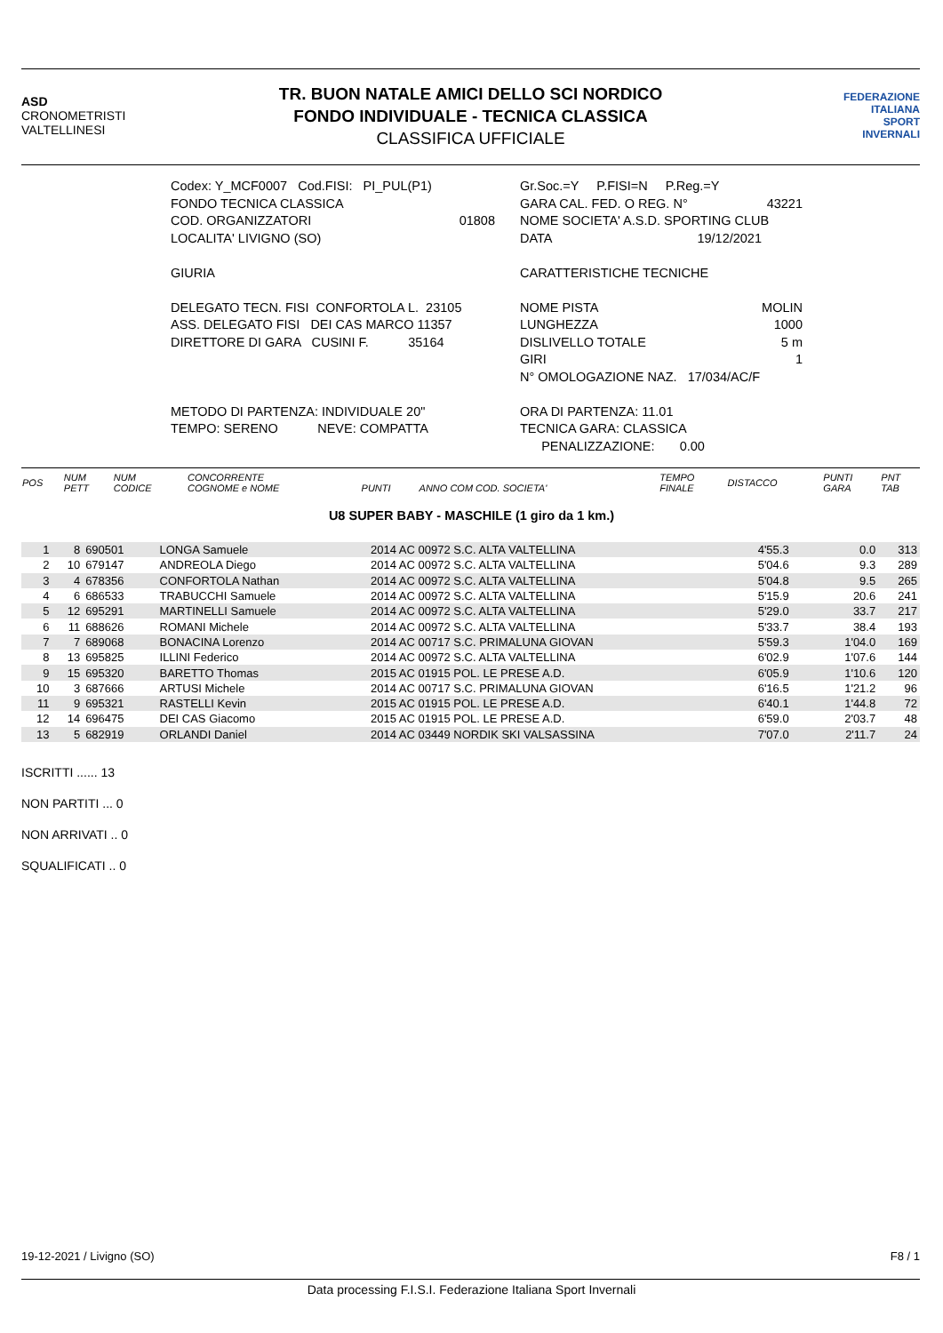ASD
CRONOMETRISTI
VALTELLINESI
TR. BUON NATALE AMICI DELLO SCI NORDICO
FONDO INDIVIDUALE - TECNICA CLASSICA
CLASSIFICA UFFICIALE
FEDERAZIONE
ITALIANA
SPORT
INVERNALI
Codex: Y_MCF0007 Cod.FISI: PI_PUL(P1)
FONDO TECNICA CLASSICA
COD. ORGANIZZATORI 01808
LOCALITA' LIVIGNO (SO)
GIURIA
DELEGATO TECN. FISI CONFORTOLA L. 23105
ASS. DELEGATO FISI DEI CAS MARCO 11357
DIRETTORE DI GARA CUSINI F. 35164
METODO DI PARTENZA: INDIVIDUALE 20"
TEMPO: SERENO NEVE: COMPATTA
Gr.Soc.=Y P.FISI=N P.Reg.=Y
GARA CAL. FED. O REG. N° 43221
NOME SOCIETA' A.S.D. SPORTING CLUB
DATA 19/12/2021
CARATTERISTICHE TECNICHE
NOME PISTA MOLIN
LUNGHEZZA 1000
DISLIVELLO TOTALE 5 m
GIRI 1
N° OMOLOGAZIONE NAZ. 17/034/AC/F
ORA DI PARTENZA: 11.01
TECNICA GARA: CLASSICA
PENALIZZAZIONE: 0.00
| POS | NUM PETT | NUM CODICE | CONCORRENTE COGNOME e NOME | PUNTI | ANNO COM COD. SOCIETA' | TEMPO FINALE | DISTACCO | PUNTI GARA | PNT TAB |
U8 SUPER BABY - MASCHILE (1 giro da 1 km.)
| 1 | 8 | 690501 | LONGA Samuele | 2014 AC 00972 S.C. ALTA VALTELLINA | 4'55.3 | 0.0 | 313 |
| 2 | 10 | 679147 | ANDREOLA Diego | 2014 AC 00972 S.C. ALTA VALTELLINA | 5'04.6 | 9.3 | 289 |
| 3 | 4 | 678356 | CONFORTOLA Nathan | 2014 AC 00972 S.C. ALTA VALTELLINA | 5'04.8 | 9.5 | 265 |
| 4 | 6 | 686533 | TRABUCCHI Samuele | 2014 AC 00972 S.C. ALTA VALTELLINA | 5'15.9 | 20.6 | 241 |
| 5 | 12 | 695291 | MARTINELLI Samuele | 2014 AC 00972 S.C. ALTA VALTELLINA | 5'29.0 | 33.7 | 217 |
| 6 | 11 | 688626 | ROMANI Michele | 2014 AC 00972 S.C. ALTA VALTELLINA | 5'33.7 | 38.4 | 193 |
| 7 | 7 | 689068 | BONACINA Lorenzo | 2014 AC 00717 S.C. PRIMALUNA GIOVAN | 5'59.3 | 1'04.0 | 169 |
| 8 | 13 | 695825 | ILLINI Federico | 2014 AC 00972 S.C. ALTA VALTELLINA | 6'02.9 | 1'07.6 | 144 |
| 9 | 15 | 695320 | BARETTO Thomas | 2015 AC 01915 POL. LE PRESE A.D. | 6'05.9 | 1'10.6 | 120 |
| 10 | 3 | 687666 | ARTUSI Michele | 2014 AC 00717 S.C. PRIMALUNA GIOVAN | 6'16.5 | 1'21.2 | 96 |
| 11 | 9 | 695321 | RASTELLI Kevin | 2015 AC 01915 POL. LE PRESE A.D. | 6'40.1 | 1'44.8 | 72 |
| 12 | 14 | 696475 | DEI CAS Giacomo | 2015 AC 01915 POL. LE PRESE A.D. | 6'59.0 | 2'03.7 | 48 |
| 13 | 5 | 682919 | ORLANDI Daniel | 2014 AC 03449 NORDIK SKI VALSASSINA | 7'07.0 | 2'11.7 | 24 |
ISCRITTI ...... 13
NON PARTITI ... 0
NON ARRIVATI .. 0
SQUALIFICATI .. 0
19-12-2021 / Livigno (SO) F8 / 1
Data processing F.I.S.I. Federazione Italiana Sport Invernali